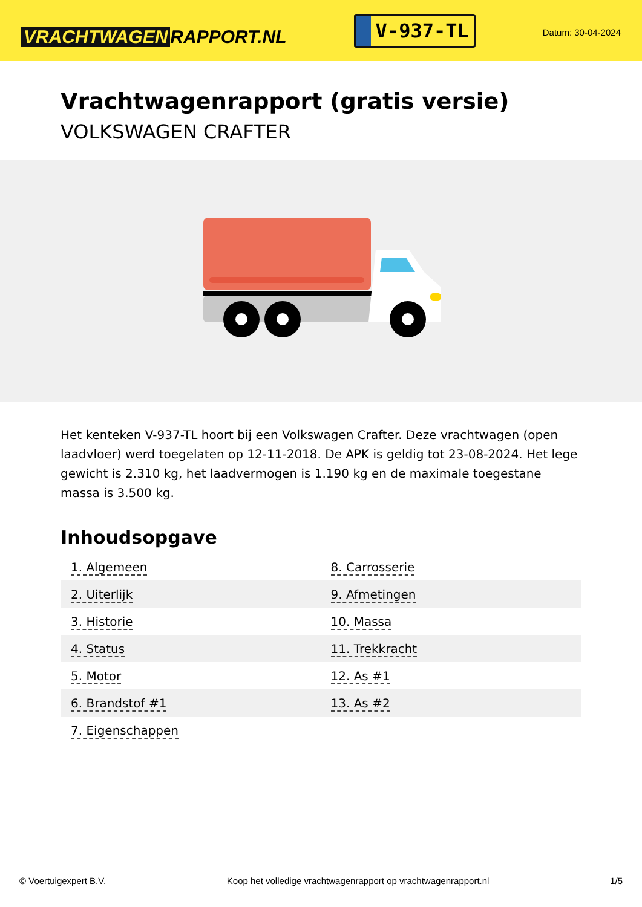VRACHTWAGEN RAPPORT.NL
V-937-TL
Datum: 30-04-2024
Vrachtwagenrapport (gratis versie)
VOLKSWAGEN CRAFTER
Het kenteken V-937-TL hoort bij een Volkswagen Crafter. Deze vrachtwagen (open laadvloer) werd toegelaten op 12-11-2018. De APK is geldig tot 23-08-2024. Het lege gewicht is 2.310 kg, het laadvermogen is 1.190 kg en de maximale toegestane massa is 3.500 kg.
Inhoudsopgave
| 1. Algemeen | 8. Carrosserie |
| 2. Uiterlijk | 9. Afmetingen |
| 3. Historie | 10. Massa |
| 4. Status | 11. Trekkracht |
| 5. Motor | 12. As #1 |
| 6. Brandstof #1 | 13. As #2 |
| 7. Eigenschappen | |
© Voertuigexpert B.V. Koop het volledige vrachtwagenrapport op vrachtwagenrapport.nl 1/5